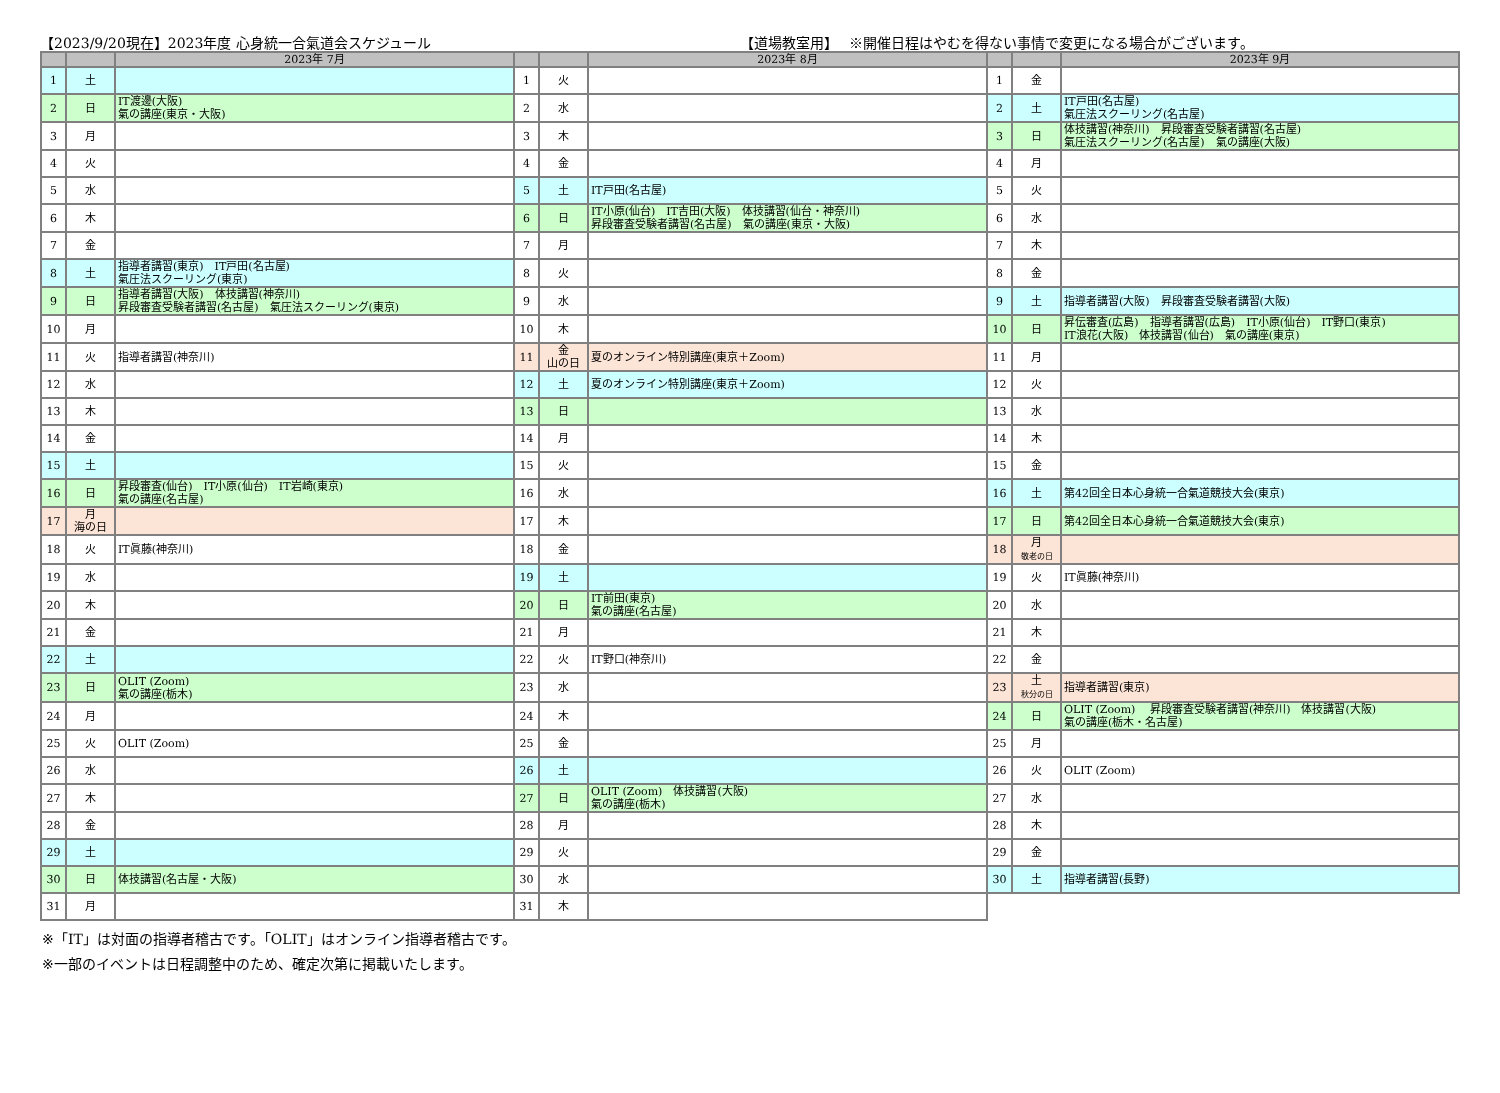【2023/9/20現在】2023年度 心身統一合氣道会スケジュール 【道場教室用】　 ※開催日程はやむを得ない事情で変更になる場合がございます。
| | | 2023年 7月 | | | 2023年 8月 | | | 2023年 9月 |
| --- | --- | --- | --- | --- | --- | --- | --- | --- |
| 1 | 土 | | 1 | 火 | | 1 | 金 | |
| 2 | 日 | IT渡邊(大阪) 氣の講座(東京・大阪) | 2 | 水 | | 2 | 土 | IT戸田(名古屋) 氣圧法スクーリング(名古屋) |
| 3 | 月 | | 3 | 木 | | 3 | 日 | 体技講習(神奈川) 昇段審査受験者講習(名古屋) 氣圧法スクーリング(名古屋) 氣の講座(大阪) |
| 4 | 火 | | 4 | 金 | | 4 | 月 | |
| 5 | 水 | | 5 | 土 | IT戸田(名古屋) | 5 | 火 | |
| 6 | 木 | | 6 | 日 | IT小原(仙台) IT吉田(大阪) 体技講習(仙台・神奈川) 昇段審査受験者講習(名古屋) 氣の講座(東京・大阪) | 6 | 水 | |
| 7 | 金 | | 7 | 月 | | 7 | 木 | |
| 8 | 土 | 指導者講習(東京) IT戸田(名古屋) 氣圧法スクーリング(東京) | 8 | 火 | | 8 | 金 | |
| 9 | 日 | 指導者講習(大阪) 体技講習(神奈川) 昇段審査受験者講習(名古屋) 氣圧法スクーリング(東京) | 9 | 水 | | 9 | 土 | 指導者講習(大阪) 昇段審査受験者講習(大阪) |
| 10 | 月 | | 10 | 木 | | 10 | 日 | 昇伝審査(広島) 指導者講習(広島) IT小原(仙台) IT野口(東京) IT浪花(大阪) 体技講習(仙台) 氣の講座(東京) |
| 11 | 火 | 指導者講習(神奈川) | 11 | 金 山の日 | 夏のオンライン特別講座(東京＋Zoom) | 11 | 月 | |
| 12 | 水 | | 12 | 土 | 夏のオンライン特別講座(東京＋Zoom) | 12 | 火 | |
| 13 | 木 | | 13 | 日 | | 13 | 水 | |
| 14 | 金 | | 14 | 月 | | 14 | 木 | |
| 15 | 土 | | 15 | 火 | | 15 | 金 | |
| 16 | 日 | 昇段審査(仙台) IT小原(仙台) IT岩崎(東京) 氣の講座(名古屋) | 16 | 水 | | 16 | 土 | 第42回全日本心身統一合氣道競技大会(東京) |
| 17 | 月 海の日 | | 17 | 木 | | 17 | 日 | 第42回全日本心身統一合氣道競技大会(東京) |
| 18 | 火 | IT眞藤(神奈川) | 18 | 金 | | 18 | 月 敬老の日 | |
| 19 | 水 | | 19 | 土 | | 19 | 火 | IT眞藤(神奈川) |
| 20 | 木 | | 20 | 日 | IT前田(東京) 氣の講座(名古屋) | 20 | 水 | |
| 21 | 金 | | 21 | 月 | | 21 | 木 | |
| 22 | 土 | | 22 | 火 | IT野口(神奈川) | 22 | 金 | |
| 23 | 日 | OLIT (Zoom) 氣の講座(栃木) | 23 | 水 | | 23 | 土 秋分の日 | 指導者講習(東京) |
| 24 | 月 | | 24 | 木 | | 24 | 日 | OLIT (Zoom) 昇段審査受験者講習(神奈川) 体技講習(大阪) 氣の講座(栃木・名古屋) |
| 25 | 火 | OLIT (Zoom) | 25 | 金 | | 25 | 月 | |
| 26 | 水 | | 26 | 土 | | 26 | 火 | OLIT (Zoom) |
| 27 | 木 | | 27 | 日 | OLIT (Zoom) 体技講習(大阪) 氣の講座(栃木) | 27 | 水 | |
| 28 | 金 | | 28 | 月 | | 28 | 木 | |
| 29 | 土 | | 29 | 火 | | 29 | 金 | |
| 30 | 日 | 体技講習(名古屋・大阪) | 30 | 水 | | 30 | 土 | 指導者講習(長野) |
| 31 | 月 | | 31 | 木 | | | | |
※「IT」は対面の指導者稽古です。「OLIT」はオンライン指導者稽古です。
※一部のイベントは日程調整中のため、確定次第に掲載いたします。